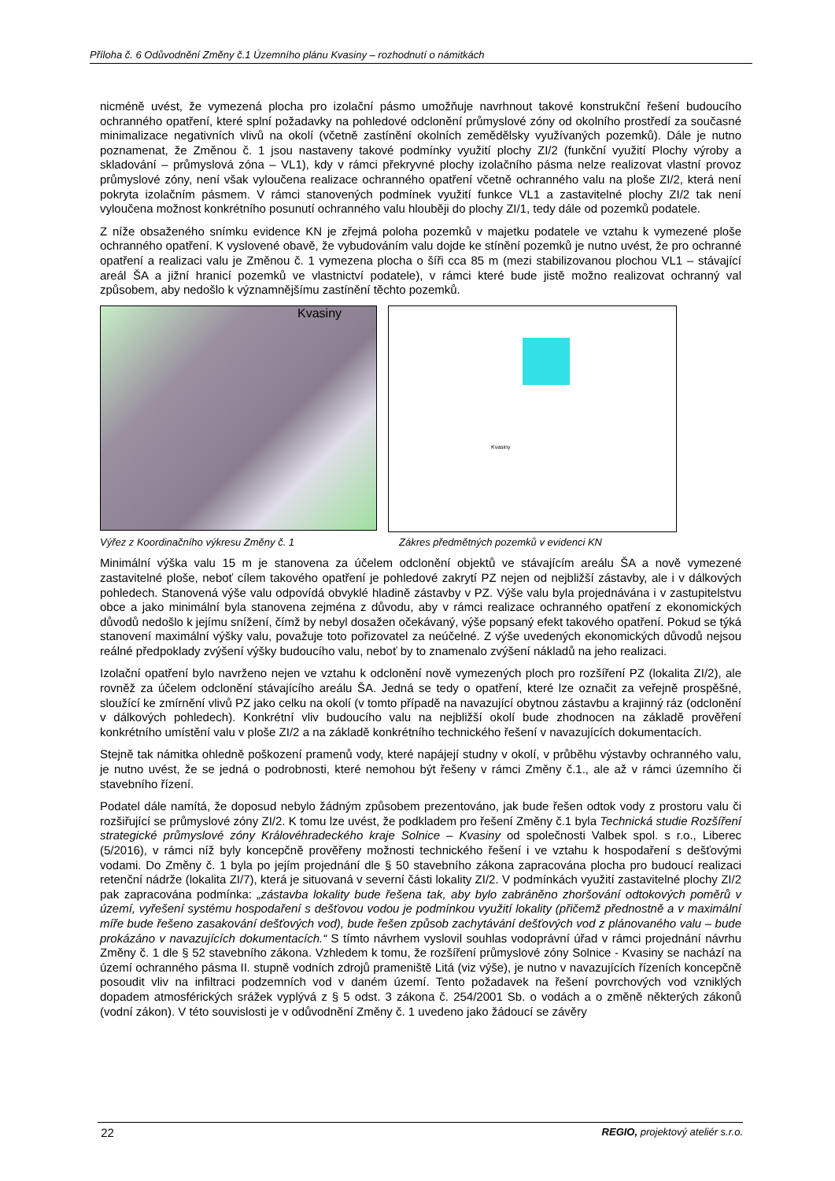Příloha č. 6 Odůvodnění Změny č.1 Územního plánu Kvasiny – rozhodnutí o námitkách
nicméně uvést, že vymezená plocha pro izolační pásmo umožňuje navrhnout takové konstrukční řešení budoucího ochranného opatření, které splní požadavky na pohledové odclonění průmyslové zóny od okolního prostředí za současné minimalizace negativních vlivů na okolí (včetně zastínění okolních zemědělsky využívaných pozemků). Dále je nutno poznamenat, že Změnou č. 1 jsou nastaveny takové podmínky využití plochy ZI/2 (funkční využití Plochy výroby a skladování – průmyslová zóna – VL1), kdy v rámci překryvné plochy izolačního pásma nelze realizovat vlastní provoz průmyslové zóny, není však vyloučena realizace ochranného opatření včetně ochranného valu na ploše ZI/2, která není pokryta izolačním pásmem. V rámci stanovených podmínek využití funkce VL1 a zastavitelné plochy ZI/2 tak není vyloučena možnost konkrétního posunutí ochranného valu hlouběji do plochy ZI/1, tedy dále od pozemků podatele.
Z níže obsaženého snímku evidence KN je zřejmá poloha pozemků v majetku podatele ve vztahu k vymezené ploše ochranného opatření. K vyslovené obavě, že vybudováním valu dojde ke stínění pozemků je nutno uvést, že pro ochranné opatření a realizaci valu je Změnou č. 1 vymezena plocha o šíři cca 85 m (mezi stabilizovanou plochou VL1 – stávající areál ŠA a jižní hranicí pozemků ve vlastnictví podatele), v rámci které bude jistě možno realizovat ochranný val způsobem, aby nedošlo k významnějšímu zastínění těchto pozemků.
Kvasiny
Kvasiny
Výřez z Koordinačního výkresu Změny č. 1 Zákres předmětných pozemků v evidenci KN
Minimální výška valu 15 m je stanovena za účelem odclonění objektů ve stávajícím areálu ŠA a nově vymezené zastavitelné ploše, neboť cílem takového opatření je pohledové zakrytí PZ nejen od nejbližší zástavby, ale i v dálkových pohledech. Stanovená výše valu odpovídá obvyklé hladině zástavby v PZ. Výše valu byla projednávána i v zastupitelstvu obce a jako minimální byla stanovena zejména z důvodu, aby v rámci realizace ochranného opatření z ekonomických důvodů nedošlo k jejímu snížení, čímž by nebyl dosažen očekávaný, výše popsaný efekt takového opatření. Pokud se týká stanovení maximální výšky valu, považuje toto pořizovatel za neúčelné. Z výše uvedených ekonomických důvodů nejsou reálné předpoklady zvýšení výšky budoucího valu, neboť by to znamenalo zvýšení nákladů na jeho realizaci.
Izolační opatření bylo navrženo nejen ve vztahu k odclonění nově vymezených ploch pro rozšíření PZ (lokalita ZI/2), ale rovněž za účelem odclonění stávajícího areálu ŠA. Jedná se tedy o opatření, které lze označit za veřejně prospěšné, sloužící ke zmírnění vlivů PZ jako celku na okolí (v tomto případě na navazující obytnou zástavbu a krajinný ráz (odclonění v dálkových pohledech). Konkrétní vliv budoucího valu na nejbližší okolí bude zhodnocen na základě prověření konkrétního umístění valu v ploše ZI/2 a na základě konkrétního technického řešení v navazujících dokumentacích.
Stejně tak námitka ohledně poškození pramenů vody, které napájejí studny v okolí, v průběhu výstavby ochranného valu, je nutno uvést, že se jedná o podrobnosti, které nemohou být řešeny v rámci Změny č.1., ale až v rámci územního či stavebního řízení.
Podatel dále namítá, že doposud nebylo žádným způsobem prezentováno, jak bude řešen odtok vody z prostoru valu či rozšiřující se průmyslové zóny ZI/2. K tomu lze uvést, že podkladem pro řešení Změny č.1 byla Technická studie Rozšíření strategické průmyslové zóny Královéhradeckého kraje Solnice – Kvasiny od společnosti Valbek spol. s r.o., Liberec (5/2016), v rámci níž byly koncepčně prověřeny možnosti technického řešení i ve vztahu k hospodaření s dešťovými vodami. Do Změny č. 1 byla po jejím projednání dle § 50 stavebního zákona zapracována plocha pro budoucí realizaci retenční nádrže (lokalita ZI/7), která je situovaná v severní části lokality ZI/2. V podmínkách využití zastavitelné plochy ZI/2 pak zapracována podmínka: „zástavba lokality bude řešena tak, aby bylo zabráněno zhoršování odtokových poměrů v území, vyřešení systému hospodaření s dešťovou vodou je podmínkou využití lokality (přičemž přednostně a v maximální míře bude řešeno zasakování dešťových vod), bude řešen způsob zachytávání dešťových vod z plánovaného valu – bude prokázáno v navazujících dokumentacích.“ S tímto návrhem vyslovil souhlas vodoprávní úřad v rámci projednání návrhu Změny č. 1 dle § 52 stavebního zákona. Vzhledem k tomu, že rozšíření průmyslové zóny Solnice - Kvasiny se nachází na území ochranného pásma II. stupně vodních zdrojů prameniště Litá (viz výše), je nutno v navazujících řízeních koncepčně posoudit vliv na infiltraci podzemních vod v daném území. Tento požadavek na řešení povrchových vod vzniklých dopadem atmosférických srážek vyplývá z § 5 odst. 3 zákona č. 254/2001 Sb. o vodách a o změně některých zákonů (vodní zákon). V této souvislosti je v odůvodnění Změny č. 1 uvedeno jako žádoucí se závěry
22 REGIO, projektový ateliér s.r.o.